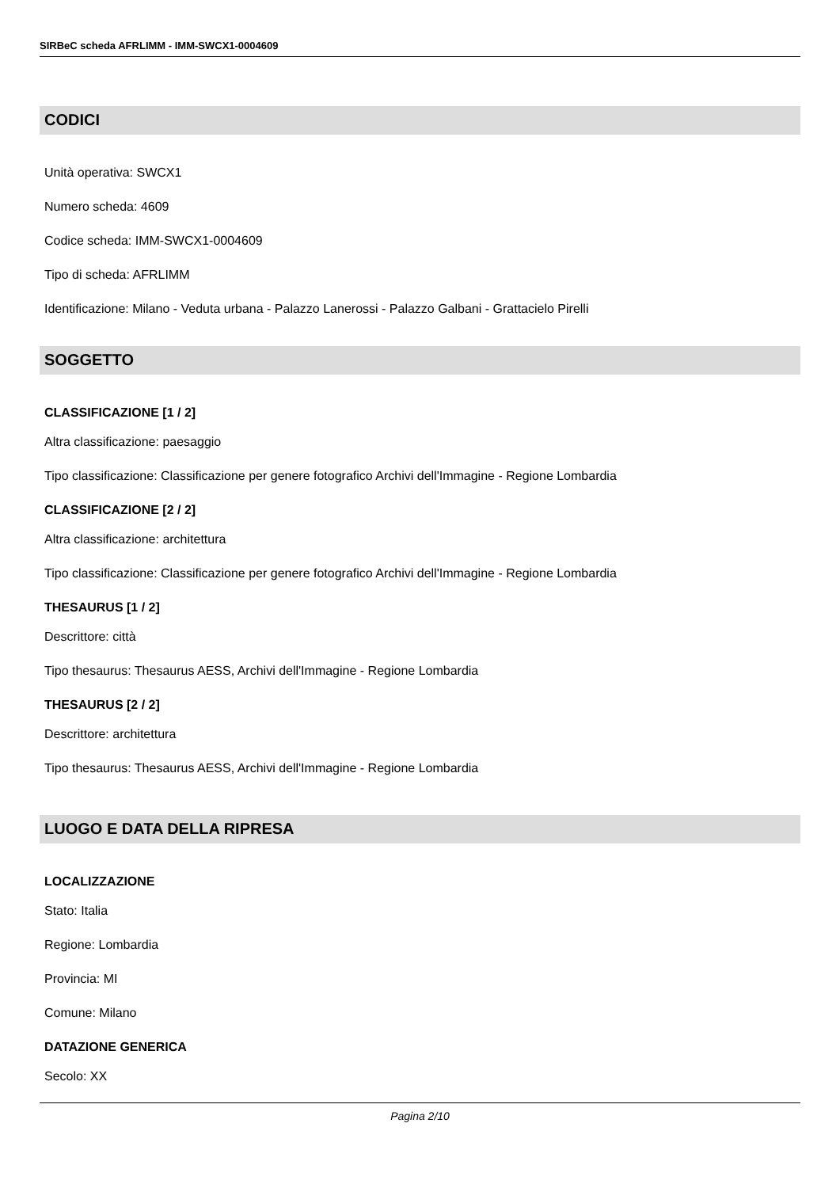SIRBeC scheda AFRLIMM - IMM-SWCX1-0004609
CODICI
Unità operativa: SWCX1
Numero scheda: 4609
Codice scheda: IMM-SWCX1-0004609
Tipo di scheda: AFRLIMM
Identificazione: Milano - Veduta urbana - Palazzo Lanerossi - Palazzo Galbani - Grattacielo Pirelli
SOGGETTO
CLASSIFICAZIONE [1 / 2]
Altra classificazione: paesaggio
Tipo classificazione: Classificazione per genere fotografico Archivi dell'Immagine - Regione Lombardia
CLASSIFICAZIONE [2 / 2]
Altra classificazione: architettura
Tipo classificazione: Classificazione per genere fotografico Archivi dell'Immagine - Regione Lombardia
THESAURUS [1 / 2]
Descrittore: città
Tipo thesaurus: Thesaurus AESS, Archivi dell'Immagine - Regione Lombardia
THESAURUS [2 / 2]
Descrittore: architettura
Tipo thesaurus: Thesaurus AESS, Archivi dell'Immagine - Regione Lombardia
LUOGO E DATA DELLA RIPRESA
LOCALIZZAZIONE
Stato: Italia
Regione: Lombardia
Provincia: MI
Comune: Milano
DATAZIONE GENERICA
Secolo: XX
Pagina 2/10